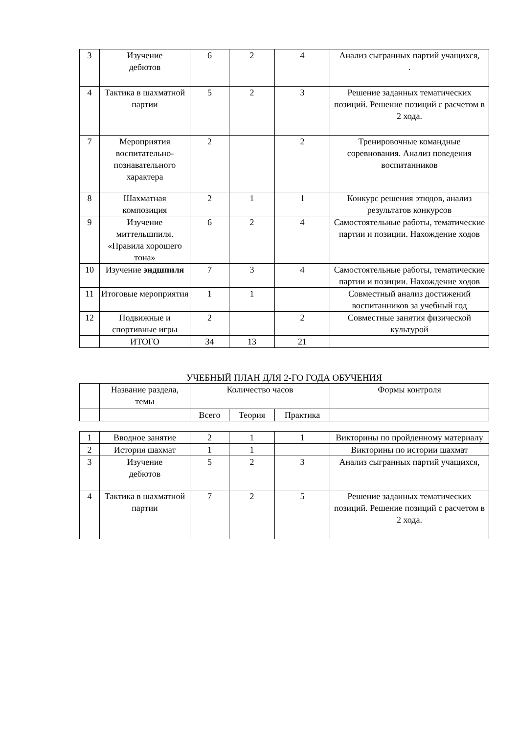| 3 | Изучение дебютов | 6 | 2 | 4 | Анализ сыгранных партий учащихся, . |
| 4 | Тактика в шахматной партии | 5 | 2 | 3 | Решение заданных тематических позиций. Решение позиций с расчетом в 2 хода. |
| 7 | Мероприятия воспитательно-познавательного характера | 2 | | 2 | Тренировочные командные соревнования. Анализ поведения воспитанников |
| 8 | Шахматная композиция | 2 | 1 | 1 | Конкурс решения этюдов, анализ результатов конкурсов |
| 9 | Изучение миттельшпиля. «Правила хорошего тона» | 6 | 2 | 4 | Самостоятельные работы, тематические партии и позиции. Нахождение ходов |
| 10 | Изучение эндшпиля | 7 | 3 | 4 | Самостоятельные работы, тематические партии и позиции. Нахождение ходов |
| 11 | Итоговые мероприятия | 1 | 1 | | Совместный анализ достижений воспитанников за учебный год |
| 12 | Подвижные и спортивные игры | 2 | | 2 | Совместные занятия физической культурой |
| | ИТОГО | 34 | 13 | 21 | |
УЧЕБНЫЙ ПЛАН ДЛЯ 2-ГО ГОДА ОБУЧЕНИЯ
| | Название раздела, темы | Количество часов | | | Формы контроля |
| --- | --- | --- | --- | --- | --- |
| | | Всего | Теория | Практика | |
| 1 | Вводное занятие | 2 | 1 | 1 | Викторины по пройденному материалу |
| 2 | История шахмат | 1 | 1 | | Викторины по истории шахмат |
| 3 | Изучение дебютов | 5 | 2 | 3 | Анализ сыгранных партий учащихся, |
| 4 | Тактика в шахматной партии | 7 | 2 | 5 | Решение заданных тематических позиций. Решение позиций с расчетом в 2 хода. |